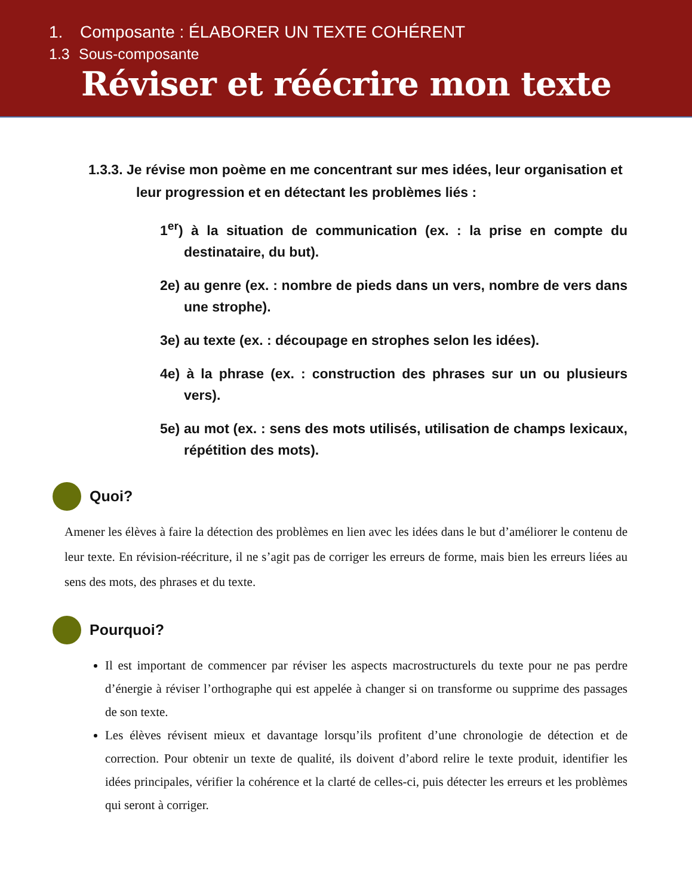1. Composante : ÉLABORER UN TEXTE COHÉRENT
1.3 Sous-composante
Réviser et réécrire mon texte
1.3.3. Je révise mon poème en me concentrant sur mes idées, leur organisation et leur progression et en détectant les problèmes liés :
1<sup>er</sup>) à la situation de communication (ex. : la prise en compte du destinataire, du but).
2e) au genre (ex. : nombre de pieds dans un vers, nombre de vers dans une strophe).
3e) au texte (ex. : découpage en strophes selon les idées).
4e) à la phrase (ex. : construction des phrases sur un ou plusieurs vers).
5e) au mot (ex. : sens des mots utilisés, utilisation de champs lexicaux, répétition des mots).
Quoi?
Amener les élèves à faire la détection des problèmes en lien avec les idées dans le but d’améliorer le contenu de leur texte. En révision-réécriture, il ne s’agit pas de corriger les erreurs de forme, mais bien les erreurs liées au sens des mots, des phrases et du texte.
Pourquoi?
Il est important de commencer par réviser les aspects macrostructurels du texte pour ne pas perdre d’énergie à réviser l’orthographe qui est appelée à changer si on transforme ou supprime des passages de son texte.
Les élèves révisent mieux et davantage lorsqu’ils profitent d’une chronologie de détection et de correction. Pour obtenir un texte de qualité, ils doivent d’abord relire le texte produit, identifier les idées principales, vérifier la cohérence et la clarté de celles-ci, puis détecter les erreurs et les problèmes qui seront à corriger.